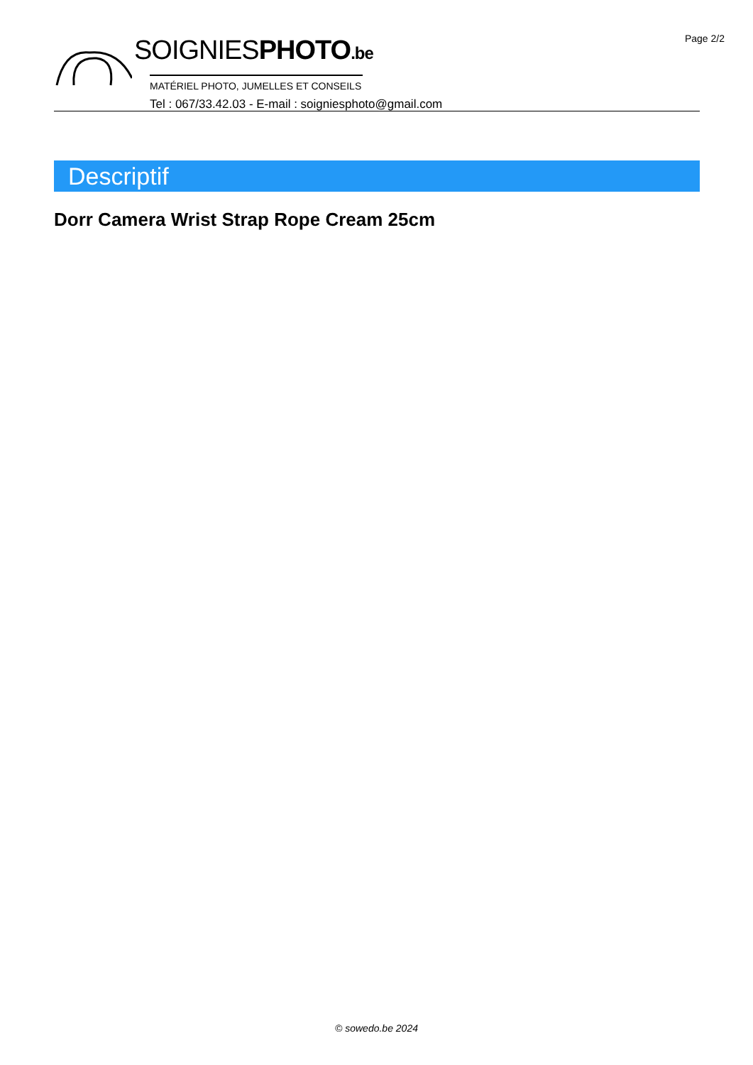Page 2/2
SOIGNIESPHOTO.be
MATÉRIEL PHOTO, JUMELLES ET CONSEILS
Tel : 067/33.42.03 - E-mail : soigniesphoto@gmail.com
Descriptif
Dorr Camera Wrist Strap Rope Cream 25cm
© sowedo.be 2024